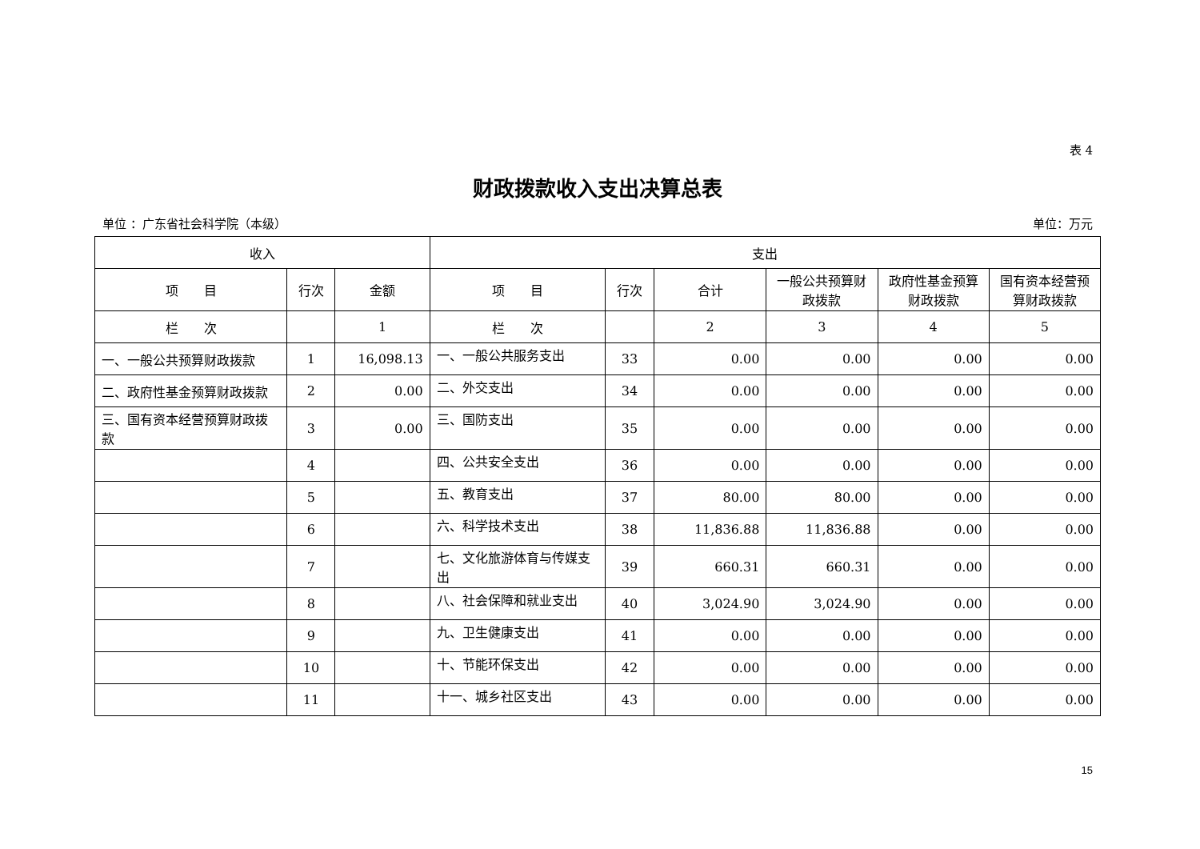表 4
财政拨款收入支出决算总表
单位 ：广东省社会科学院（本级） 单位：万元
| 收入 | | | 支出 | | | | | |
| --- | --- | --- | --- | --- | --- | --- | --- | --- |
| 项 目 | 行次 | 金额 | 项 目 | 行次 | 合计 | 一般公共预算财政拨款 | 政府性基金预算财政拨款 | 国有资本经营预算财政拨款 |
| 栏 次 | | 1 | 栏 次 | | 2 | 3 | 4 | 5 |
| 一、一般公共预算财政拨款 | 1 | 16,098.13 | 一、一般公共服务支出 | 33 | 0.00 | 0.00 | 0.00 | 0.00 |
| 二、政府性基金预算财政拨款 | 2 | 0.00 | 二、外交支出 | 34 | 0.00 | 0.00 | 0.00 | 0.00 |
| 三、国有资本经营预算财政拨款 | 3 | 0.00 | 三、国防支出 | 35 | 0.00 | 0.00 | 0.00 | 0.00 |
| | 4 | | 四、公共安全支出 | 36 | 0.00 | 0.00 | 0.00 | 0.00 |
| | 5 | | 五、教育支出 | 37 | 80.00 | 80.00 | 0.00 | 0.00 |
| | 6 | | 六、科学技术支出 | 38 | 11,836.88 | 11,836.88 | 0.00 | 0.00 |
| | 7 | | 七、文化旅游体育与传媒支出 | 39 | 660.31 | 660.31 | 0.00 | 0.00 |
| | 8 | | 八、社会保障和就业支出 | 40 | 3,024.90 | 3,024.90 | 0.00 | 0.00 |
| | 9 | | 九、卫生健康支出 | 41 | 0.00 | 0.00 | 0.00 | 0.00 |
| | 10 | | 十、节能环保支出 | 42 | 0.00 | 0.00 | 0.00 | 0.00 |
| | 11 | | 十一、城乡社区支出 | 43 | 0.00 | 0.00 | 0.00 | 0.00 |
15